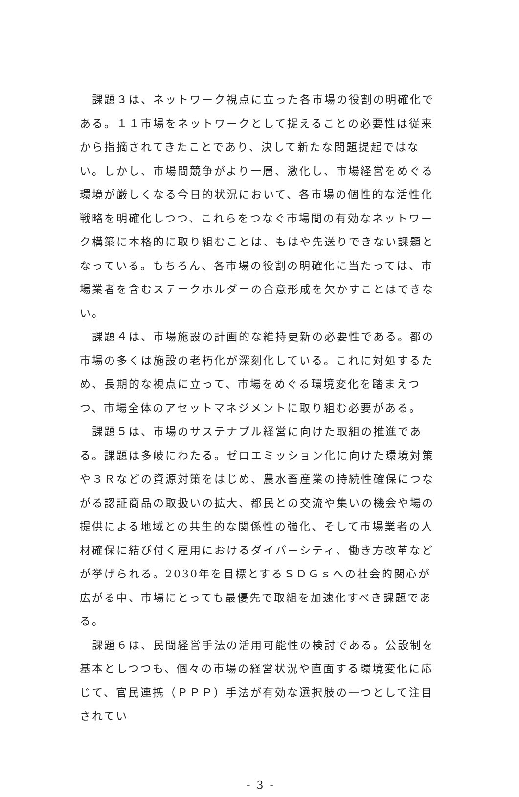課題３は、ネットワーク視点に立った各市場の役割の明確化である。１１市場をネットワークとして捉えることの必要性は従来から指摘されてきたことであり、決して新たな問題提起ではない。しかし、市場間競争がより一層、激化し、市場経営をめぐる環境が厳しくなる今日的状況において、各市場の個性的な活性化戦略を明確化しつつ、これらをつなぐ市場間の有効なネットワーク構築に本格的に取り組むことは、もはや先送りできない課題となっている。もちろん、各市場の役割の明確化に当たっては、市場業者を含むステークホルダーの合意形成を欠かすことはできない。
課題４は、市場施設の計画的な維持更新の必要性である。都の市場の多くは施設の老朽化が深刻化している。これに対処するため、長期的な視点に立って、市場をめぐる環境変化を踏まえつつ、市場全体のアセットマネジメントに取り組む必要がある。
課題５は、市場のサステナブル経営に向けた取組の推進である。課題は多岐にわたる。ゼロエミッション化に向けた環境対策や３Ｒなどの資源対策をはじめ、農水畜産業の持続性確保につながる認証商品の取扱いの拡大、都民との交流や集いの機会や場の提供による地域との共生的な関係性の強化、そして市場業者の人材確保に結び付く雇用におけるダイバーシティ、働き方改革などが挙げられる。2030年を目標とするＳＤＧｓへの社会的関心が広がる中、市場にとっても最優先で取組を加速化すべき課題である。
課題６は、民間経営手法の活用可能性の検討である。公設制を基本としつつも、個々の市場の経営状況や直面する環境変化に応じて、官民連携（ＰＰＰ）手法が有効な選択肢の一つとして注目されてい
- 3 -